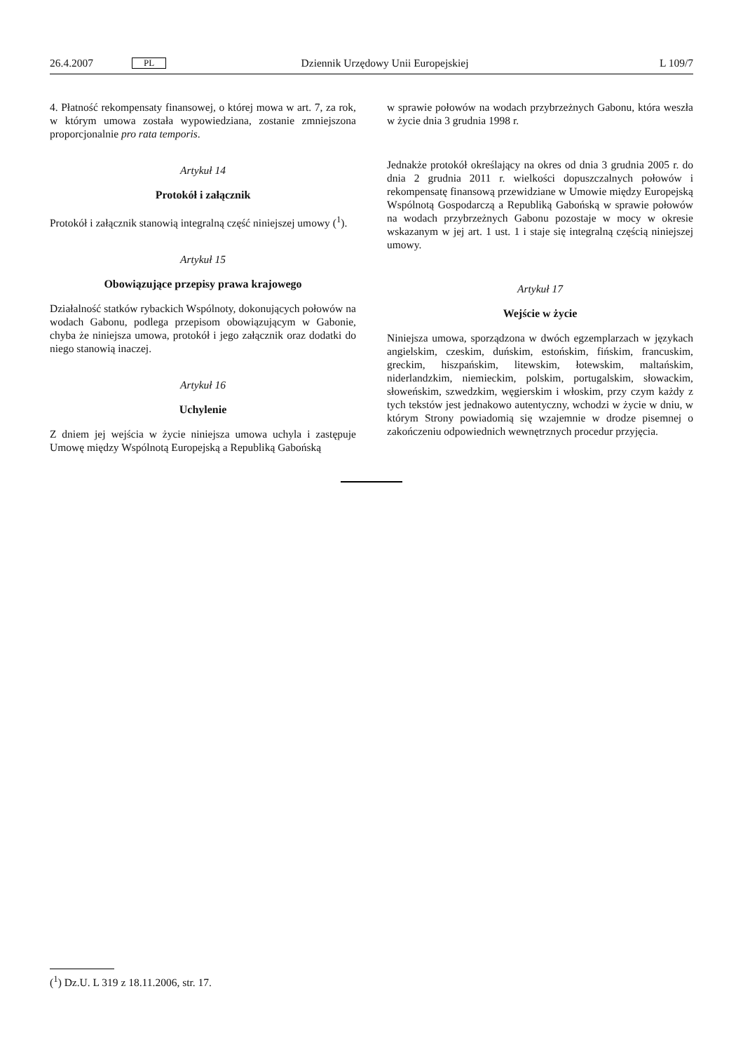26.4.2007 PL Dziennik Urzędowy Unii Europejskiej L 109/7
4. Płatność rekompensaty finansowej, o której mowa w art. 7, za rok, w którym umowa została wypowiedziana, zostanie zmniejszona proporcjonalnie pro rata temporis.
Artykuł 14
Protokół i załącznik
Protokół i załącznik stanowią integralną część niniejszej umowy (<sup>1</sup>).
Artykuł 15
Obowiązujące przepisy prawa krajowego
Działalność statków rybackich Wspólnoty, dokonujących połowów na wodach Gabonu, podlega przepisom obowiązującym w Gabonie, chyba że niniejsza umowa, protokół i jego załącznik oraz dodatki do niego stanowią inaczej.
Artykuł 16
Uchylenie
Z dniem jej wejścia w życie niniejsza umowa uchyla i zastępuje Umowę między Wspólnotą Europejską a Republiką Gabońską
w sprawie połowów na wodach przybrzeżnych Gabonu, która weszła w życie dnia 3 grudnia 1998 r.
Jednakże protokół określający na okres od dnia 3 grudnia 2005 r. do dnia 2 grudnia 2011 r. wielkości dopuszczalnych połowów i rekompensatę finansową przewidziane w Umowie między Europejską Wspólnotą Gospodarczą a Republiką Gabońską w sprawie połowów na wodach przybrzeżnych Gabonu pozostaje w mocy w okresie wskazanym w jej art. 1 ust. 1 i staje się integralną częścią niniejszej umowy.
Artykuł 17
Wejście w życie
Niniejsza umowa, sporządzona w dwóch egzemplarzach w językach angielskim, czeskim, duńskim, estońskim, fińskim, francuskim, greckim, hiszpańskim, litewskim, łotewskim, maltańskim, niderlandzkim, niemieckim, polskim, portugalskim, słowackim, słoweńskim, szwedzkim, węgierskim i włoskim, przy czym każdy z tych tekstów jest jednakowo autentyczny, wchodzi w życie w dniu, w którym Strony powiadomią się wzajemnie w drodze pisemnej o zakończeniu odpowiednich wewnętrznych procedur przyjęcia.
(<sup>1</sup>) Dz.U. L 319 z 18.11.2006, str. 17.